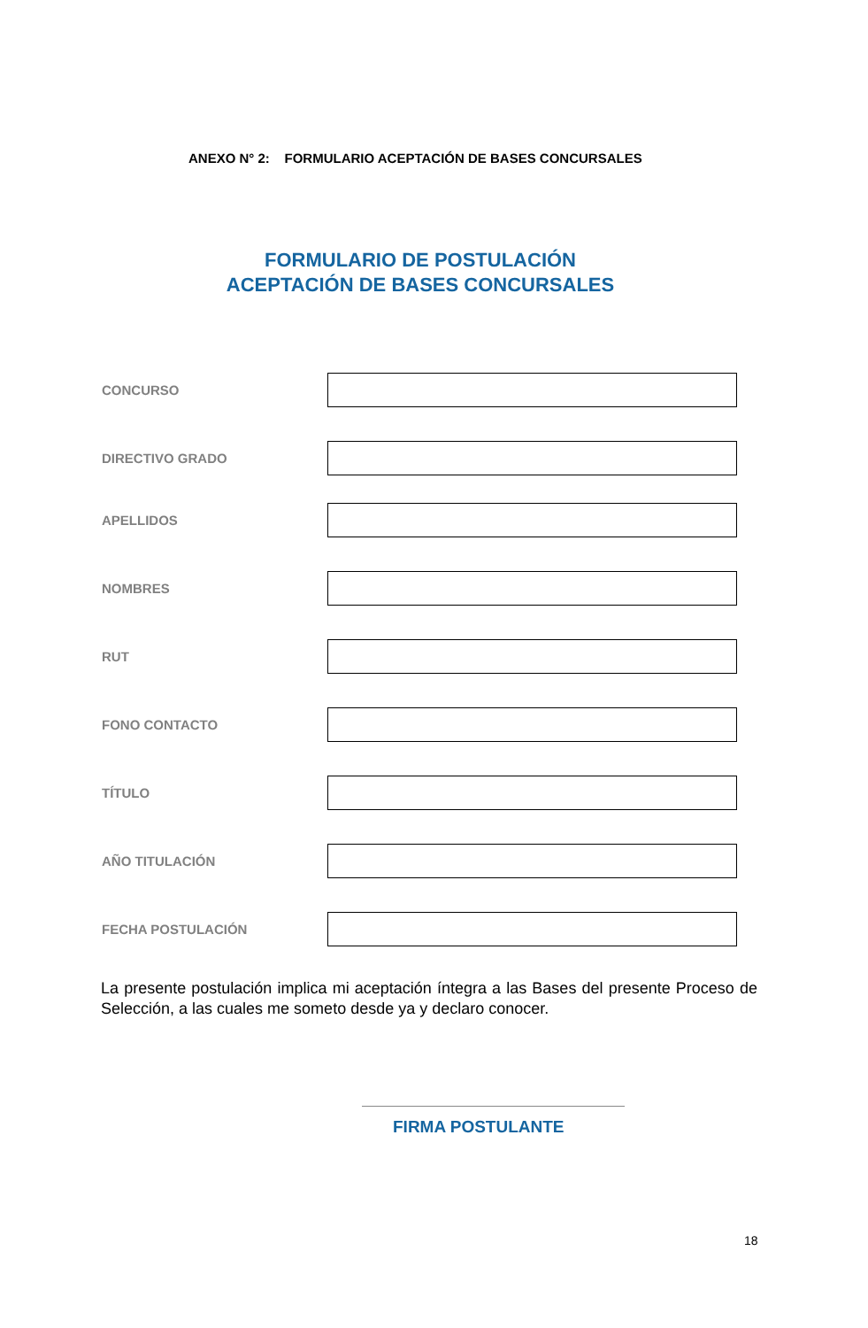ANEXO N° 2: FORMULARIO ACEPTACIÓN DE BASES CONCURSALES
FORMULARIO DE POSTULACIÓN
ACEPTACIÓN DE BASES CONCURSALES
CONCURSO
DIRECTIVO GRADO
APELLIDOS
NOMBRES
RUT
FONO CONTACTO
TÍTULO
AÑO TITULACIÓN
FECHA POSTULACIÓN
La presente postulación implica mi aceptación íntegra a las Bases del presente Proceso de Selección, a las cuales me someto desde ya y declaro conocer.
FIRMA POSTULANTE
18